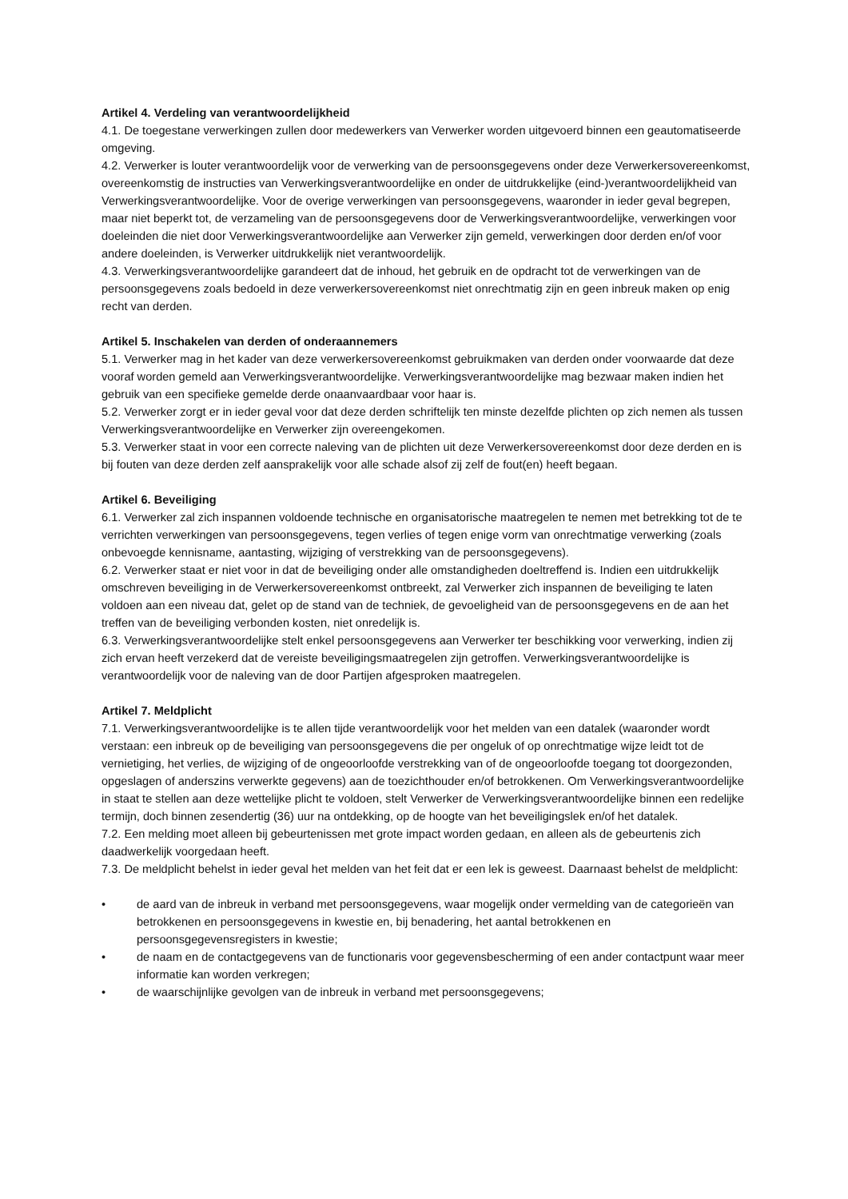Artikel 4. Verdeling van verantwoordelijkheid
4.1. De toegestane verwerkingen zullen door medewerkers van Verwerker worden uitgevoerd binnen een geautomatiseerde omgeving.
4.2. Verwerker is louter verantwoordelijk voor de verwerking van de persoonsgegevens onder deze Verwerkersovereenkomst, overeenkomstig de instructies van Verwerkingsverantwoordelijke en onder de uitdrukkelijke (eind-)verantwoordelijkheid van Verwerkingsverantwoordelijke. Voor de overige verwerkingen van persoonsgegevens, waaronder in ieder geval begrepen, maar niet beperkt tot, de verzameling van de persoonsgegevens door de Verwerkingsverantwoordelijke, verwerkingen voor doeleinden die niet door Verwerkingsverantwoordelijke aan Verwerker zijn gemeld, verwerkingen door derden en/of voor andere doeleinden, is Verwerker uitdrukkelijk niet verantwoordelijk.
4.3. Verwerkingsverantwoordelijke garandeert dat de inhoud, het gebruik en de opdracht tot de verwerkingen van de persoonsgegevens zoals bedoeld in deze verwerkersovereenkomst niet onrechtmatig zijn en geen inbreuk maken op enig recht van derden.
Artikel 5. Inschakelen van derden of onderaannemers
5.1. Verwerker mag in het kader van deze verwerkersovereenkomst gebruikmaken van derden onder voorwaarde dat deze vooraf worden gemeld aan Verwerkingsverantwoordelijke. Verwerkingsverantwoordelijke mag bezwaar maken indien het gebruik van een specifieke gemelde derde onaanvaardbaar voor haar is.
5.2. Verwerker zorgt er in ieder geval voor dat deze derden schriftelijk ten minste dezelfde plichten op zich nemen als tussen Verwerkingsverantwoordelijke en Verwerker zijn overeengekomen.
5.3. Verwerker staat in voor een correcte naleving van de plichten uit deze Verwerkersovereenkomst door deze derden en is bij fouten van deze derden zelf aansprakelijk voor alle schade alsof zij zelf de fout(en) heeft begaan.
Artikel 6. Beveiliging
6.1. Verwerker zal zich inspannen voldoende technische en organisatorische maatregelen te nemen met betrekking tot de te verrichten verwerkingen van persoonsgegevens, tegen verlies of tegen enige vorm van onrechtmatige verwerking (zoals onbevoegde kennisname, aantasting, wijziging of verstrekking van de persoonsgegevens).
6.2. Verwerker staat er niet voor in dat de beveiliging onder alle omstandigheden doeltreffend is. Indien een uitdrukkelijk omschreven beveiliging in de Verwerkersovereenkomst ontbreekt, zal Verwerker zich inspannen de beveiliging te laten voldoen aan een niveau dat, gelet op de stand van de techniek, de gevoeligheid van de persoonsgegevens en de aan het treffen van de beveiliging verbonden kosten, niet onredelijk is.
6.3. Verwerkingsverantwoordelijke stelt enkel persoonsgegevens aan Verwerker ter beschikking voor verwerking, indien zij zich ervan heeft verzekerd dat de vereiste beveiligingsmaatregelen zijn getroffen. Verwerkingsverantwoordelijke is verantwoordelijk voor de naleving van de door Partijen afgesproken maatregelen.
Artikel 7. Meldplicht
7.1. Verwerkingsverantwoordelijke is te allen tijde verantwoordelijk voor het melden van een datalek (waaronder wordt verstaan: een inbreuk op de beveiliging van persoonsgegevens die per ongeluk of op onrechtmatige wijze leidt tot de vernietiging, het verlies, de wijziging of de ongeoorloofde verstrekking van of de ongeoorloofde toegang tot doorgezonden, opgeslagen of anderszins verwerkte gegevens) aan de toezichthouder en/of betrokkenen. Om Verwerkingsverantwoordelijke in staat te stellen aan deze wettelijke plicht te voldoen, stelt Verwerker de Verwerkingsverantwoordelijke binnen een redelijke termijn, doch binnen zesendertig (36) uur na ontdekking, op de hoogte van het beveiligingslek en/of het datalek.
7.2. Een melding moet alleen bij gebeurtenissen met grote impact worden gedaan, en alleen als de gebeurtenis zich daadwerkelijk voorgedaan heeft.
7.3. De meldplicht behelst in ieder geval het melden van het feit dat er een lek is geweest. Daarnaast behelst de meldplicht:
• de aard van de inbreuk in verband met persoonsgegevens, waar mogelijk onder vermelding van de categorieën van betrokkenen en persoonsgegevens in kwestie en, bij benadering, het aantal betrokkenen en persoonsgegevensregisters in kwestie;
• de naam en de contactgegevens van de functionaris voor gegevensbescherming of een ander contactpunt waar meer informatie kan worden verkregen;
• de waarschijnlijke gevolgen van de inbreuk in verband met persoonsgegevens;